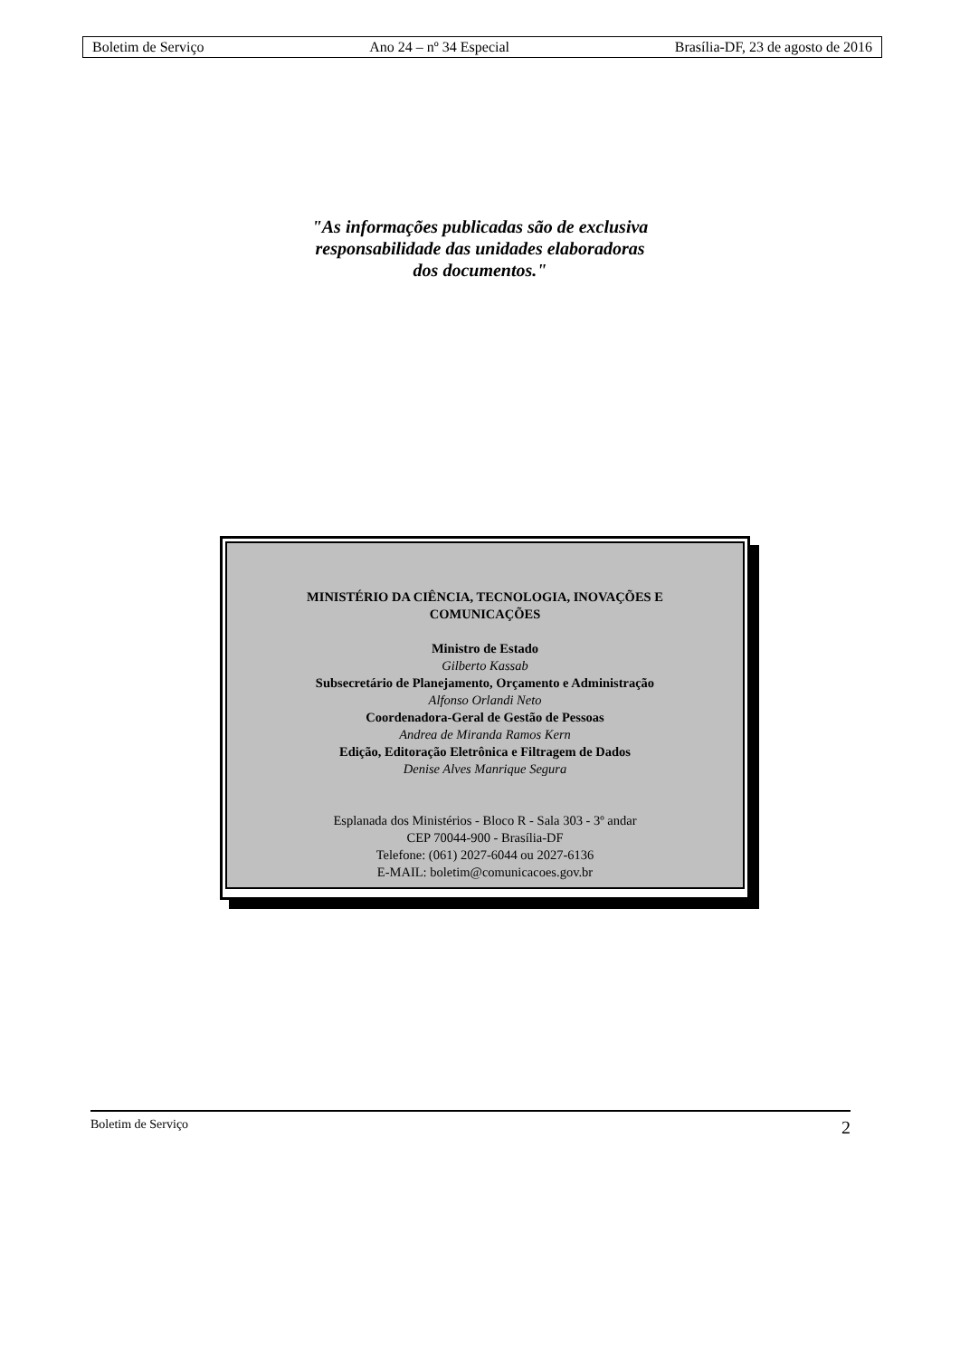Boletim de Serviço Ano 24 – nº 34 Especial Brasília-DF, 23 de agosto de 2016
"As informações publicadas são de exclusiva
responsabilidade das unidades elaboradoras
dos documentos."
MINISTÉRIO DA CIÊNCIA, TECNOLOGIA, INOVAÇÕES E
COMUNICAÇÕES
Ministro de Estado
Gilberto Kassab
Subsecretário de Planejamento, Orçamento e Administração
Alfonso Orlandi Neto
Coordenadora-Geral de Gestão de Pessoas
Andrea de Miranda Ramos Kern
Edição, Editoração Eletrônica e Filtragem de Dados
Denise Alves Manrique Segura
Esplanada dos Ministérios - Bloco R - Sala 303 - 3º andar
CEP 70044-900 - Brasília-DF
Telefone: (061) 2027-6044 ou 2027-6136
E-MAIL: boletim@comunicacoes.gov.br
Boletim de Serviço 2